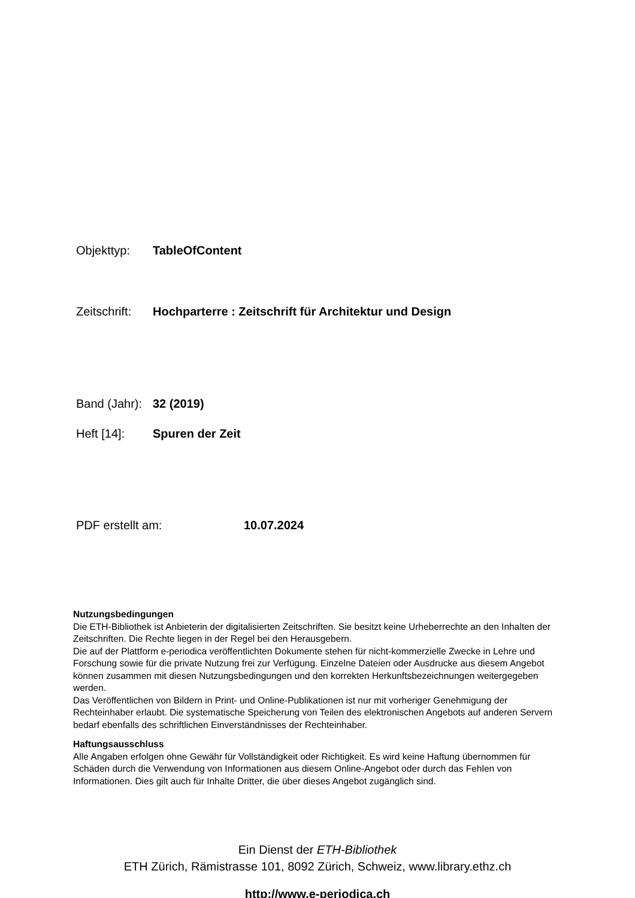Objekttyp: TableOfContent
Zeitschrift: Hochparterre : Zeitschrift für Architektur und Design
Band (Jahr): 32 (2019)
Heft [14]: Spuren der Zeit
PDF erstellt am: 10.07.2024
Nutzungsbedingungen
Die ETH-Bibliothek ist Anbieterin der digitalisierten Zeitschriften. Sie besitzt keine Urheberrechte an den Inhalten der Zeitschriften. Die Rechte liegen in der Regel bei den Herausgebern.
Die auf der Plattform e-periodica veröffentlichten Dokumente stehen für nicht-kommerzielle Zwecke in Lehre und Forschung sowie für die private Nutzung frei zur Verfügung. Einzelne Dateien oder Ausdrucke aus diesem Angebot können zusammen mit diesen Nutzungsbedingungen und den korrekten Herkunftsbezeichnungen weitergegeben werden.
Das Veröffentlichen von Bildern in Print- und Online-Publikationen ist nur mit vorheriger Genehmigung der Rechteinhaber erlaubt. Die systematische Speicherung von Teilen des elektronischen Angebots auf anderen Servern bedarf ebenfalls des schriftlichen Einverständnisses der Rechteinhaber.
Haftungsausschluss
Alle Angaben erfolgen ohne Gewähr für Vollständigkeit oder Richtigkeit. Es wird keine Haftung übernommen für Schäden durch die Verwendung von Informationen aus diesem Online-Angebot oder durch das Fehlen von Informationen. Dies gilt auch für Inhalte Dritter, die über dieses Angebot zugänglich sind.
Ein Dienst der ETH-Bibliothek
ETH Zürich, Rämistrasse 101, 8092 Zürich, Schweiz, www.library.ethz.ch
http://www.e-periodica.ch